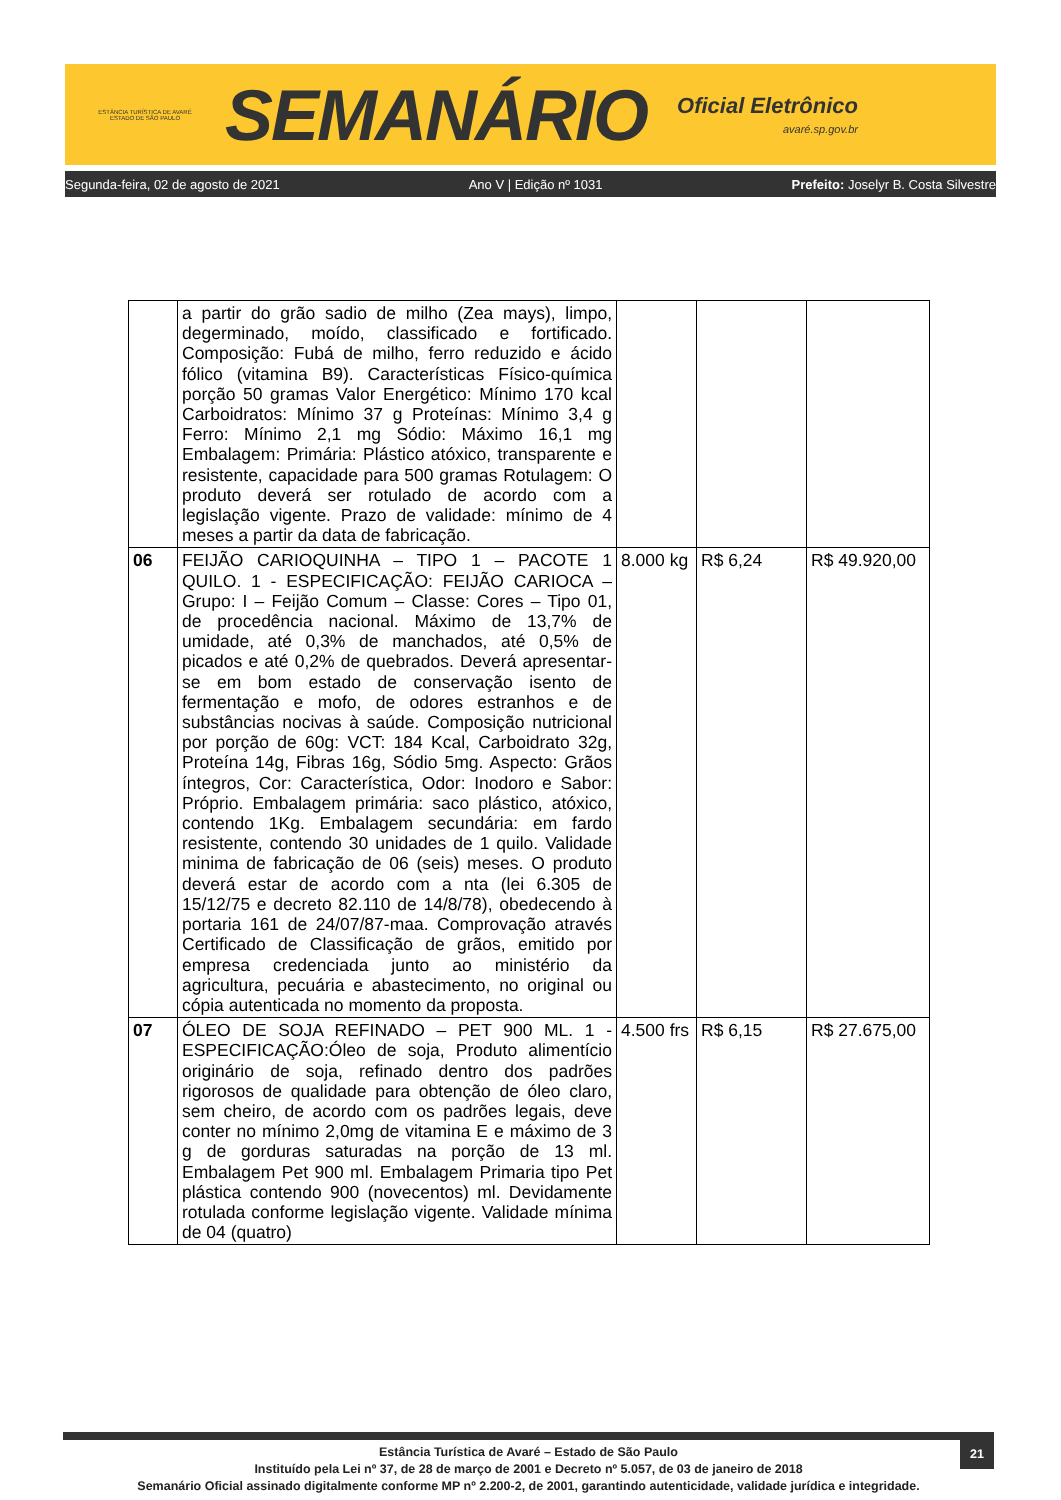ESTÂNCIA TURÍSTICA DE AVARÉ
ESTADO DE SÃO PAULO
SEMANÁRIO
Oficial Eletrônico
avaré.sp.gov.br
Segunda-feira, 02 de agosto de 2021 Ano V | Edição nº 1031 Prefeito: Joselyr B. Costa Silvestre
| | a partir do grão sadio de milho (Zea mays), limpo, degerminado, moído, classificado e fortificado. Composição: Fubá de milho, ferro reduzido e ácido fólico (vitamina B9). Características Físico-química porção 50 gramas Valor Energético: Mínimo 170 kcal Carboidratos: Mínimo 37 g Proteínas: Mínimo 3,4 g Ferro: Mínimo 2,1 mg Sódio: Máximo 16,1 mg Embalagem: Primária: Plástico atóxico, transparente e resistente, capacidade para 500 gramas Rotulagem: O produto deverá ser rotulado de acordo com a legislação vigente. Prazo de validade: mínimo de 4 meses a partir da data de fabricação. | | | |
| 06 | FEIJÃO CARIOQUINHA – TIPO 1 – PACOTE 1 QUILO. 1 - ESPECIFICAÇÃO: FEIJÃO CARIOCA – Grupo: I – Feijão Comum – Classe: Cores – Tipo 01, de procedência nacional. Máximo de 13,7% de umidade, até 0,3% de manchados, até 0,5% de picados e até 0,2% de quebrados. Deverá apresentar-se em bom estado de conservação isento de fermentação e mofo, de odores estranhos e de substâncias nocivas à saúde. Composição nutricional por porção de 60g: VCT: 184 Kcal, Carboidrato 32g, Proteína 14g, Fibras 16g, Sódio 5mg. Aspecto: Grãos íntegros, Cor: Característica, Odor: Inodoro e Sabor: Próprio. Embalagem primária: saco plástico, atóxico, contendo 1Kg. Embalagem secundária: em fardo resistente, contendo 30 unidades de 1 quilo. Validade minima de fabricação de 06 (seis) meses. O produto deverá estar de acordo com a nta (lei 6.305 de 15/12/75 e decreto 82.110 de 14/8/78), obedecendo à portaria 161 de 24/07/87-maa. Comprovação através Certificado de Classificação de grãos, emitido por empresa credenciada junto ao ministério da agricultura, pecuária e abastecimento, no original ou cópia autenticada no momento da proposta. | 8.000 kg | R$ 6,24 | R$ 49.920,00 |
| 07 | ÓLEO DE SOJA REFINADO – PET 900 ML. 1 - ESPECIFICAÇÃO:Óleo de soja, Produto alimentício originário de soja, refinado dentro dos padrões rigorosos de qualidade para obtenção de óleo claro, sem cheiro, de acordo com os padrões legais, deve conter no mínimo 2,0mg de vitamina E e máximo de 3 g de gorduras saturadas na porção de 13 ml. Embalagem Pet 900 ml. Embalagem Primaria tipo Pet plástica contendo 900 (novecentos) ml. Devidamente rotulada conforme legislação vigente. Validade mínima de 04 (quatro) | 4.500 frs | R$ 6,15 | R$ 27.675,00 |
21
Estância Turística de Avaré – Estado de São Paulo
Instituído pela Lei nº 37, de 28 de março de 2001 e Decreto nº 5.057, de 03 de janeiro de 2018
Semanário Oficial assinado digitalmente conforme MP nº 2.200-2, de 2001, garantindo autenticidade, validade jurídica e integridade.